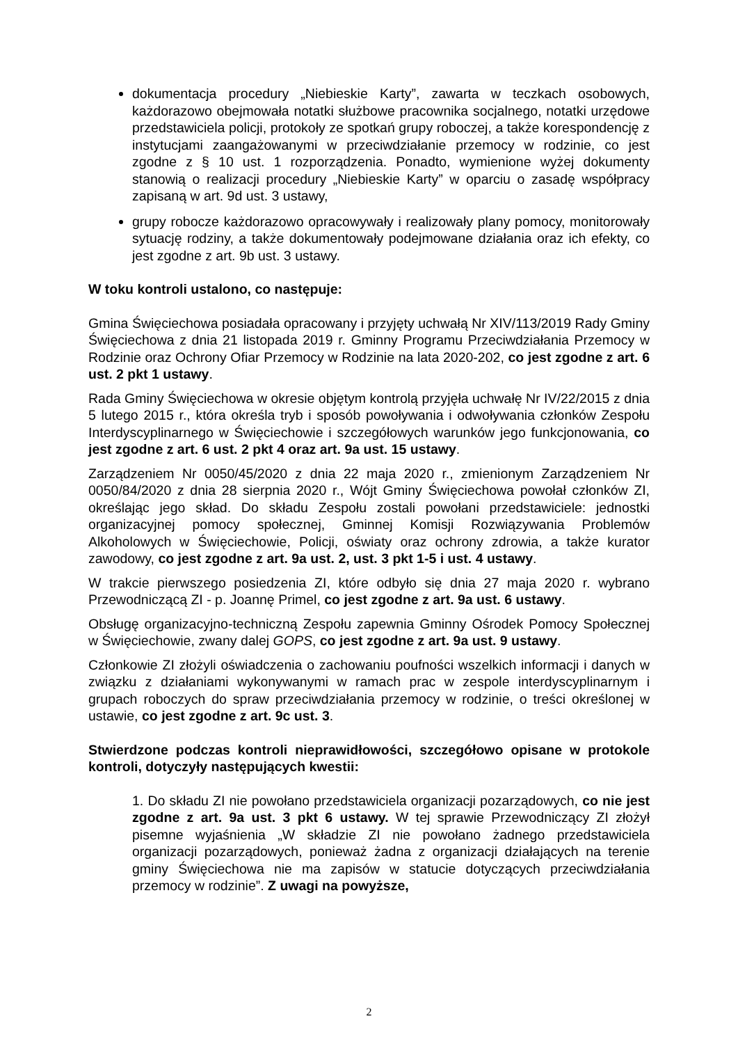dokumentacja procedury „Niebieskie Karty”, zawarta w teczkach osobowych, każdorazowo obejmowała notatki służbowe pracownika socjalnego, notatki urzędowe przedstawiciela policji, protokoły ze spotkań grupy roboczej, a także korespondencję z instytucjami zaangażowanymi w przeciwdziałanie przemocy w rodzinie, co jest zgodne z § 10 ust. 1 rozporządzenia. Ponadto, wymienione wyżej dokumenty stanowią o realizacji procedury „Niebieskie Karty” w oparciu o zasadę współpracy zapisaną w art. 9d ust. 3 ustawy,
grupy robocze każdorazowo opracowywały i realizowały plany pomocy, monitorowały sytuację rodziny, a także dokumentowały podejmowane działania oraz ich efekty, co jest zgodne z art. 9b ust. 3 ustawy.
W toku kontroli ustalono, co następuje:
Gmina Święciechowa posiadała opracowany i przyjęty uchwałą Nr XIV/113/2019 Rady Gminy Święciechowa z dnia 21 listopada 2019 r. Gminny Programu Przeciwdziałania Przemocy w Rodzinie oraz Ochrony Ofiar Przemocy w Rodzinie na lata 2020-202, co jest zgodne z art. 6 ust. 2 pkt 1 ustawy.
Rada Gminy Święciechowa w okresie objętym kontrolą przyjęła uchwałę Nr IV/22/2015 z dnia 5 lutego 2015 r., która określa tryb i sposób powoływania i odwoływania członków Zespołu Interdyscyplinarnego w Święciechowie i szczegółowych warunków jego funkcjonowania, co jest zgodne z art. 6 ust. 2 pkt 4 oraz art. 9a ust. 15 ustawy.
Zarządzeniem Nr 0050/45/2020 z dnia 22 maja 2020 r., zmienionym Zarządzeniem Nr 0050/84/2020 z dnia 28 sierpnia 2020 r., Wójt Gminy Święciechowa powołał członków ZI, określając jego skład. Do składu Zespołu zostali powołani przedstawiciele: jednostki organizacyjnej pomocy społecznej, Gminnej Komisji Rozwiązywania Problemów Alkoholowych w Święciechowie, Policji, oświaty oraz ochrony zdrowia, a także kurator zawodowy, co jest zgodne z art. 9a ust. 2, ust. 3 pkt 1-5 i ust. 4 ustawy.
W trakcie pierwszego posiedzenia ZI, które odbyło się dnia 27 maja 2020 r. wybrano Przewodniczącą ZI - p. Joannę Primel, co jest zgodne z art. 9a ust. 6 ustawy.
Obsługę organizacyjno-techniczną Zespołu zapewnia Gminny Ośrodek Pomocy Społecznej w Święciechowie, zwany dalej GOPS, co jest zgodne z art. 9a ust. 9 ustawy.
Członkowie ZI złożyli oświadczenia o zachowaniu poufności wszelkich informacji i danych w związku z działaniami wykonywanymi w ramach prac w zespole interdyscyplinarnym i grupach roboczych do spraw przeciwdziałania przemocy w rodzinie, o treści określonej w ustawie, co jest zgodne z art. 9c ust. 3.
Stwierdzone podczas kontroli nieprawidłowości, szczegółowo opisane w protokole kontroli, dotyczyły następujących kwestii:
1. Do składu ZI nie powołano przedstawiciela organizacji pozarządowych, co nie jest zgodne z art. 9a ust. 3 pkt 6 ustawy. W tej sprawie Przewodniczący ZI złożył pisemne wyjaśnienia „W składzie ZI nie powołano żadnego przedstawiciela organizacji pozarządowych, ponieważ żadna z organizacji działających na terenie gminy Święciechowa nie ma zapisów w statucie dotyczących przeciwdziałania przemocy w rodzinie”. Z uwagi na powyższe,
2